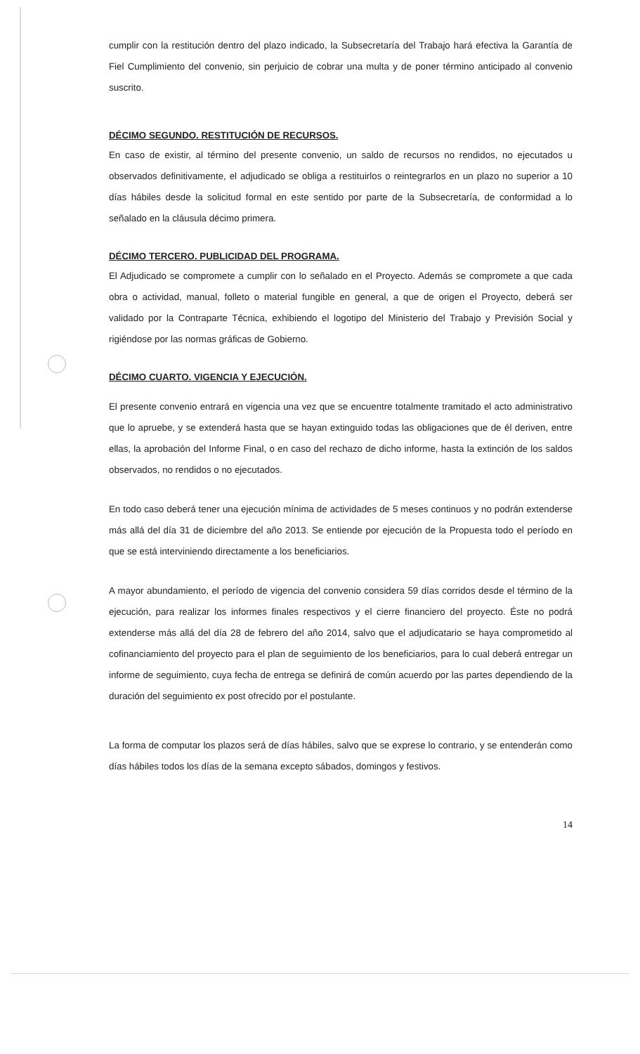cumplir con la restitución dentro del plazo indicado, la Subsecretaría del Trabajo hará efectiva la Garantía de Fiel Cumplimiento del convenio, sin perjuicio de cobrar una multa y de poner término anticipado al convenio suscrito.
DÉCIMO SEGUNDO. RESTITUCIÓN DE RECURSOS.
En caso de existir, al término del presente convenio, un saldo de recursos no rendidos, no ejecutados u observados definitivamente, el adjudicado se obliga a restituirlos o reintegrarlos en un plazo no superior a 10 días hábiles desde la solicitud formal en este sentido por parte de la Subsecretaría, de conformidad a lo señalado en la cláusula décimo primera.
DÉCIMO TERCERO. PUBLICIDAD DEL PROGRAMA.
El Adjudicado se compromete a cumplir con lo señalado en el Proyecto. Además se compromete a que cada obra o actividad, manual, folleto o material fungible en general, a que de origen el Proyecto, deberá ser validado por la Contraparte Técnica, exhibiendo el logotipo del Ministerio del Trabajo y Previsión Social y rigiéndose por las normas gráficas de Gobierno.
DÉCIMO CUARTO. VIGENCIA Y EJECUCIÓN.
El presente convenio entrará en vigencia una vez que se encuentre totalmente tramitado el acto administrativo que lo apruebe, y se extenderá hasta que se hayan extinguido todas las obligaciones que de él deriven, entre ellas, la aprobación del Informe Final, o en caso del rechazo de dicho informe, hasta la extinción de los saldos observados, no rendidos o no ejecutados.
En todo caso deberá tener una ejecución mínima de actividades de 5 meses continuos y no podrán extenderse más allá del día 31 de diciembre del año 2013. Se entiende por ejecución de la Propuesta todo el período en que se está interviniendo directamente a los beneficiarios.
A mayor abundamiento, el período de vigencia del convenio considera 59 días corridos desde el término de la ejecución, para realizar los informes finales respectivos y el cierre financiero del proyecto. Éste no podrá extenderse más allá del día 28 de febrero del año 2014, salvo que el adjudicatario se haya comprometido al cofinanciamiento del proyecto para el plan de seguimiento de los beneficiarios, para lo cual deberá entregar un informe de seguimiento, cuya fecha de entrega se definirá de común acuerdo por las partes dependiendo de la duración del seguimiento ex post ofrecido por el postulante.
La forma de computar los plazos será de días hábiles, salvo que se exprese lo contrario, y se entenderán como días hábiles todos los días de la semana excepto sábados, domingos y festivos.
14